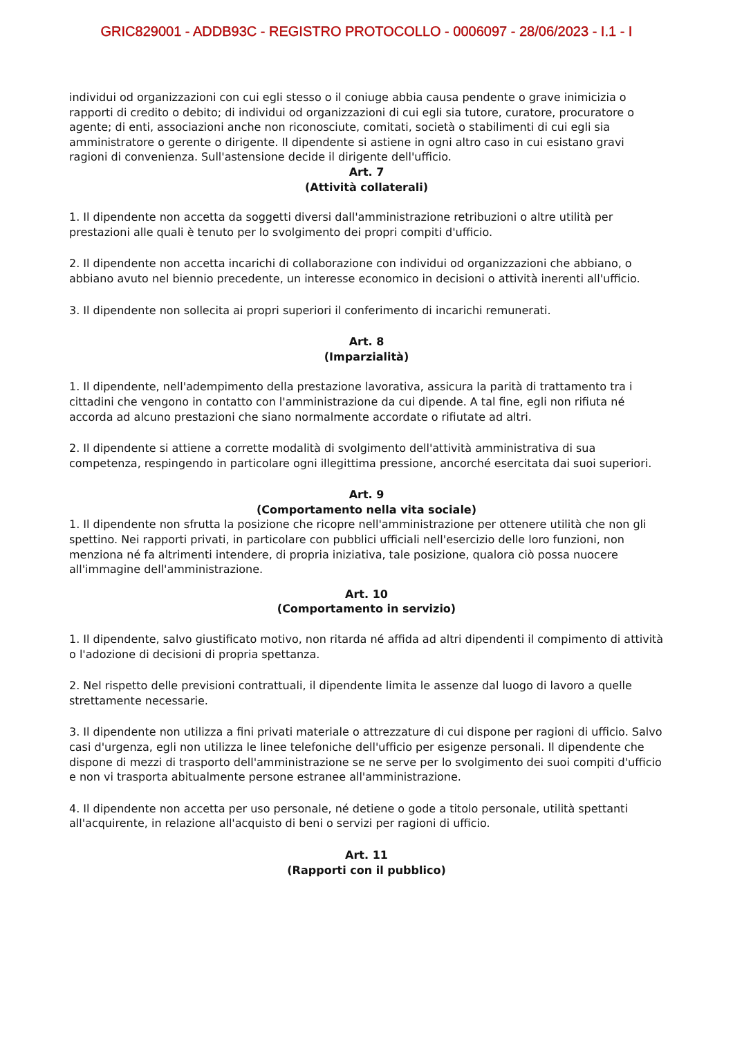GRIC829001 - ADDB93C - REGISTRO PROTOCOLLO - 0006097 - 28/06/2023 - I.1 - I
individui od organizzazioni con cui egli stesso o il coniuge abbia causa pendente o grave inimicizia o rapporti di credito o debito; di individui od organizzazioni di cui egli sia tutore, curatore, procuratore o agente; di enti, associazioni anche non riconosciute, comitati, società o stabilimenti di cui egli sia amministratore o gerente o dirigente. Il dipendente si astiene in ogni altro caso in cui esistano gravi ragioni di convenienza. Sull'astensione decide il dirigente dell'ufficio.
Art. 7
(Attività collaterali)
1. Il dipendente non accetta da soggetti diversi dall'amministrazione retribuzioni o altre utilità per prestazioni alle quali è tenuto per lo svolgimento dei propri compiti d'ufficio.
2. Il dipendente non accetta incarichi di collaborazione con individui od organizzazioni che abbiano, o abbiano avuto nel biennio precedente, un interesse economico in decisioni o attività inerenti all'ufficio.
3. Il dipendente non sollecita ai propri superiori il conferimento di incarichi remunerati.
Art. 8
(Imparzialità)
1. Il dipendente, nell'adempimento della prestazione lavorativa, assicura la parità di trattamento tra i cittadini che vengono in contatto con l'amministrazione da cui dipende. A tal fine, egli non rifiuta né accorda ad alcuno prestazioni che siano normalmente accordate o rifiutate ad altri.
2. Il dipendente si attiene a corrette modalità di svolgimento dell'attività amministrativa di sua competenza, respingendo in particolare ogni illegittima pressione, ancorché esercitata dai suoi superiori.
Art. 9
(Comportamento nella vita sociale)
1. Il dipendente non sfrutta la posizione che ricopre nell'amministrazione per ottenere utilità che non gli spettino. Nei rapporti privati, in particolare con pubblici ufficiali nell'esercizio delle loro funzioni, non menziona né fa altrimenti intendere, di propria iniziativa, tale posizione, qualora ciò possa nuocere all'immagine dell'amministrazione.
Art. 10
(Comportamento in servizio)
1. Il dipendente, salvo giustificato motivo, non ritarda né affida ad altri dipendenti il compimento di attività o l'adozione di decisioni di propria spettanza.
2. Nel rispetto delle previsioni contrattuali, il dipendente limita le assenze dal luogo di lavoro a quelle strettamente necessarie.
3. Il dipendente non utilizza a fini privati materiale o attrezzature di cui dispone per ragioni di ufficio. Salvo casi d'urgenza, egli non utilizza le linee telefoniche dell'ufficio per esigenze personali. Il dipendente che dispone di mezzi di trasporto dell'amministrazione se ne serve per lo svolgimento dei suoi compiti d'ufficio e non vi trasporta abitualmente persone estranee all'amministrazione.
4. Il dipendente non accetta per uso personale, né detiene o gode a titolo personale, utilità spettanti all'acquirente, in relazione all'acquisto di beni o servizi per ragioni di ufficio.
Art. 11
(Rapporti con il pubblico)